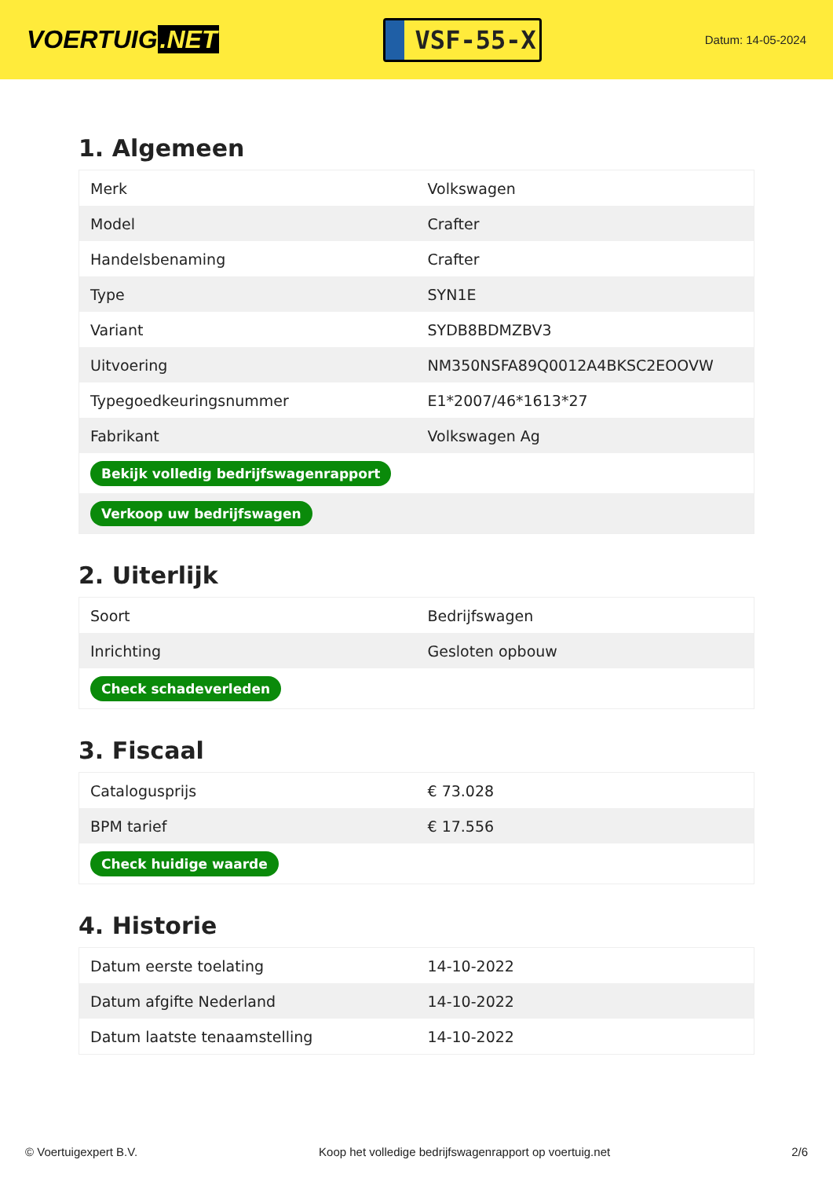VOERTUIG.NET
VSF-55-X
Datum: 14-05-2024
1. Algemeen
| Merk | Volkswagen |
| Model | Crafter |
| Handelsbenaming | Crafter |
| Type | SYN1E |
| Variant | SYDB8BDMZBV3 |
| Uitvoering | NM350NSFA89Q0012A4BKSC2EOOVW |
| Typegoedkeuringsnummer | E1*2007/46*1613*27 |
| Fabrikant | Volkswagen Ag |
| Bekijk volledig bedrijfswagenrapport | |
| Verkoop uw bedrijfswagen | |
2. Uiterlijk
| Soort | Bedrijfswagen |
| Inrichting | Gesloten opbouw |
| Check schadeverleden | |
3. Fiscaal
| Catalogusprijs | € 73.028 |
| BPM tarief | € 17.556 |
| Check huidige waarde | |
4. Historie
| Datum eerste toelating | 14-10-2022 |
| Datum afgifte Nederland | 14-10-2022 |
| Datum laatste tenaamstelling | 14-10-2022 |
© Voertuigexpert B.V. Koop het volledige bedrijfswagenrapport op voertuig.net 2/6